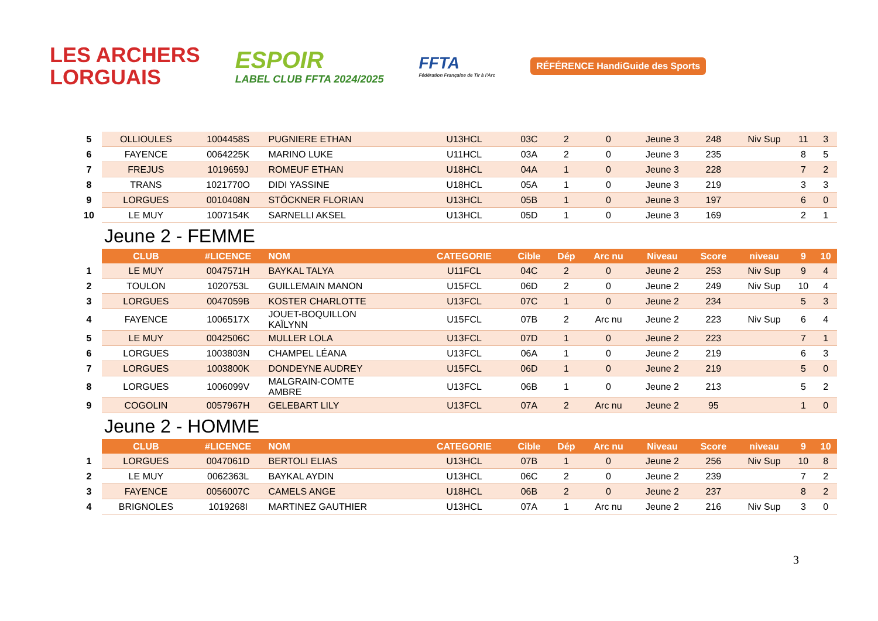LES ARCHERS
LORGUAIS
ESPOIR
LABEL CLUB FFTA 2024/2025
FFTA
Fédération Française de Tir à l'Arc
RÉFÉRENCE HandiGuide des Sports
| 5 | OLLIOULES | 1004458S | PUGNIERE ETHAN | U13HCL | 03C | 2 | 0 | Jeune 3 | 248 | Niv Sup | 11 | 3 |
| 6 | FAYENCE | 0064225K | MARINO LUKE | U11HCL | 03A | 2 | 0 | Jeune 3 | 235 | | 8 | 5 |
| 7 | FREJUS | 1019659J | ROMEUF ETHAN | U18HCL | 04A | 1 | 0 | Jeune 3 | 228 | | 7 | 2 |
| 8 | TRANS | 1021770O | DIDI YASSINE | U18HCL | 05A | 1 | 0 | Jeune 3 | 219 | | 3 | 3 |
| 9 | LORGUES | 0010408N | STÖCKNER FLORIAN | U13HCL | 05B | 1 | 0 | Jeune 3 | 197 | | 6 | 0 |
| 10 | LE MUY | 1007154K | SARNELLI AKSEL | U13HCL | 05D | 1 | 0 | Jeune 3 | 169 | | 2 | 1 |
| | Jeune 2 - FEMME | | | | | | | | | | | |
| | CLUB | #LICENCE | NOM | CATEGORIE | Cible | Dép | Arc nu | Niveau | Score | niveau | 9 | 10 |
| 1 | LE MUY | 0047571H | BAYKAL TALYA | U11FCL | 04C | 2 | 0 | Jeune 2 | 253 | Niv Sup | 9 | 4 |
| 2 | TOULON | 1020753L | GUILLEMAIN MANON | U15FCL | 06D | 2 | 0 | Jeune 2 | 249 | Niv Sup | 10 | 4 |
| 3 | LORGUES | 0047059B | KOSTER CHARLOTTE | U13FCL | 07C | 1 | 0 | Jeune 2 | 234 | | 5 | 3 |
| 4 | FAYENCE | 1006517X | JOUET-BOQUILLON KAÏLYNN | U15FCL | 07B | 2 | Arc nu | Jeune 2 | 223 | Niv Sup | 6 | 4 |
| 5 | LE MUY | 0042506C | MULLER LOLA | U13FCL | 07D | 1 | 0 | Jeune 2 | 223 | | 7 | 1 |
| 6 | LORGUES | 1003803N | CHAMPEL LÉANA | U13FCL | 06A | 1 | 0 | Jeune 2 | 219 | | 6 | 3 |
| 7 | LORGUES | 1003800K | DONDEYNE AUDREY | U15FCL | 06D | 1 | 0 | Jeune 2 | 219 | | 5 | 0 |
| 8 | LORGUES | 1006099V | MALGRAIN-COMTE AMBRE | U13FCL | 06B | 1 | 0 | Jeune 2 | 213 | | 5 | 2 |
| 9 | COGOLIN | 0057967H | GELEBART LILY | U13FCL | 07A | 2 | Arc nu | Jeune 2 | 95 | | 1 | 0 |
| | Jeune 2 - HOMME | | | | | | | | | | | |
| | CLUB | #LICENCE | NOM | CATEGORIE | Cible | Dép | Arc nu | Niveau | Score | niveau | 9 | 10 |
| 1 | LORGUES | 0047061D | BERTOLI ELIAS | U13HCL | 07B | 1 | 0 | Jeune 2 | 256 | Niv Sup | 10 | 8 |
| 2 | LE MUY | 0062363L | BAYKAL AYDIN | U13HCL | 06C | 2 | 0 | Jeune 2 | 239 | | 7 | 2 |
| 3 | FAYENCE | 0056007C | CAMELS ANGE | U18HCL | 06B | 2 | 0 | Jeune 2 | 237 | | 8 | 2 |
| 4 | BRIGNOLES | 1019268I | MARTINEZ GAUTHIER | U13HCL | 07A | 1 | Arc nu | Jeune 2 | 216 | Niv Sup | 3 | 0 |
3